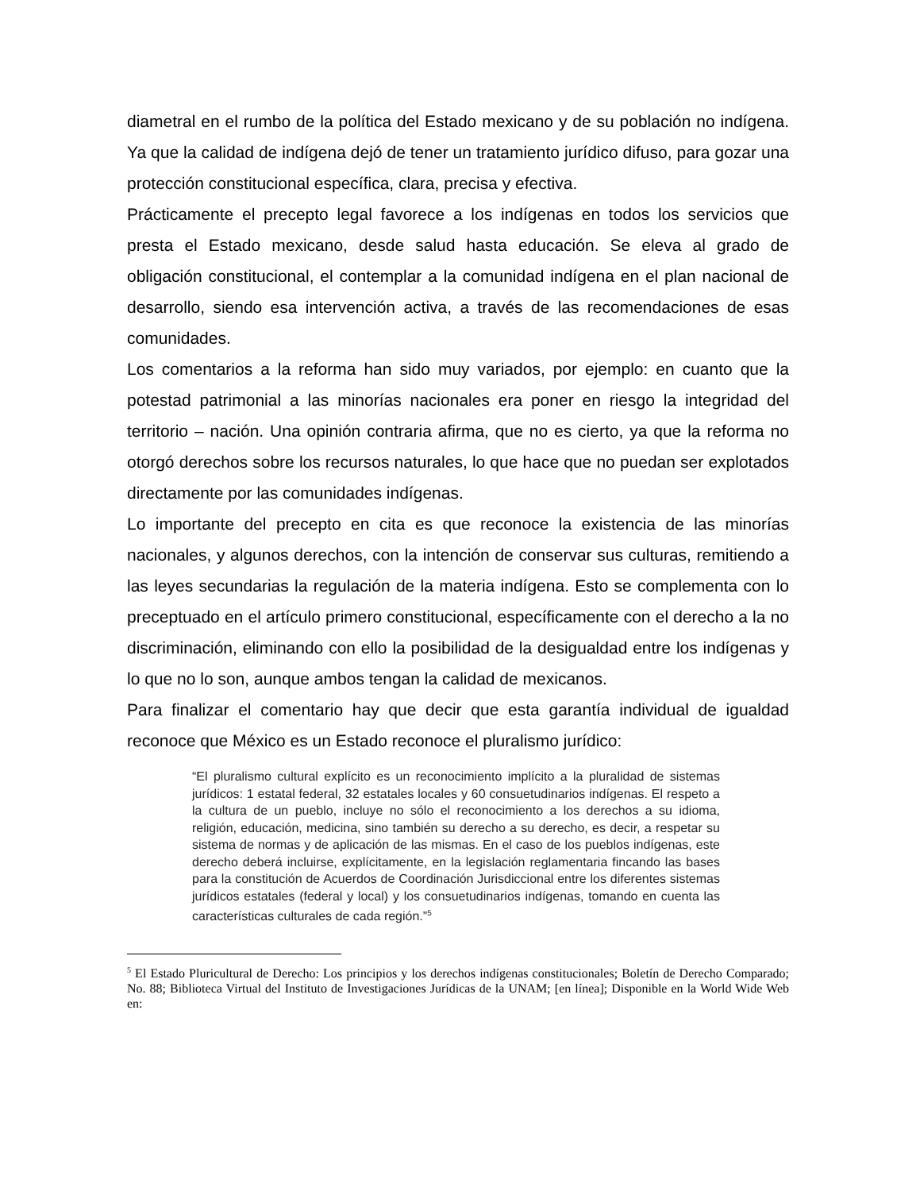diametral en el rumbo de la política del Estado mexicano y de su población no indígena. Ya que la calidad de indígena dejó de tener un tratamiento jurídico difuso, para gozar una protección constitucional específica, clara, precisa y efectiva.
Prácticamente el precepto legal favorece a los indígenas en todos los servicios que presta el Estado mexicano, desde salud hasta educación. Se eleva al grado de obligación constitucional, el contemplar a la comunidad indígena en el plan nacional de desarrollo, siendo esa intervención activa, a través de las recomendaciones de esas comunidades.
Los comentarios a la reforma han sido muy variados, por ejemplo: en cuanto que la potestad patrimonial a las minorías nacionales era poner en riesgo la integridad del territorio – nación. Una opinión contraria afirma, que no es cierto, ya que la reforma no otorgó derechos sobre los recursos naturales, lo que hace que no puedan ser explotados directamente por las comunidades indígenas.
Lo importante del precepto en cita es que reconoce la existencia de las minorías nacionales, y algunos derechos, con la intención de conservar sus culturas, remitiendo a las leyes secundarias la regulación de la materia indígena. Esto se complementa con lo preceptuado en el artículo primero constitucional, específicamente con el derecho a la no discriminación, eliminando con ello la posibilidad de la desigualdad entre los indígenas y lo que no lo son, aunque ambos tengan la calidad de mexicanos.
Para finalizar el comentario hay que decir que esta garantía individual de igualdad reconoce que México es un Estado reconoce el pluralismo jurídico:
“El pluralismo cultural explícito es un reconocimiento implícito a la pluralidad de sistemas jurídicos: 1 estatal federal, 32 estatales locales y 60 consuetudinarios indígenas. El respeto a la cultura de un pueblo, incluye no sólo el reconocimiento a los derechos a su idioma, religión, educación, medicina, sino también su derecho a su derecho, es decir, a respetar su sistema de normas y de aplicación de las mismas. En el caso de los pueblos indígenas, este derecho deberá incluirse, explícitamente, en la legislación reglamentaria fincando las bases para la constitución de Acuerdos de Coordinación Jurisdiccional entre los diferentes sistemas jurídicos estatales (federal y local) y los consuetudinarios indígenas, tomando en cuenta las características culturales de cada región.”<sup>5</sup>
<sup>5</sup> El Estado Pluricultural de Derecho: Los principios y los derechos indígenas constitucionales; Boletín de Derecho Comparado; No. 88; Biblioteca Virtual del Instituto de Investigaciones Jurídicas de la UNAM; [en línea]; Disponible en la World Wide Web en: